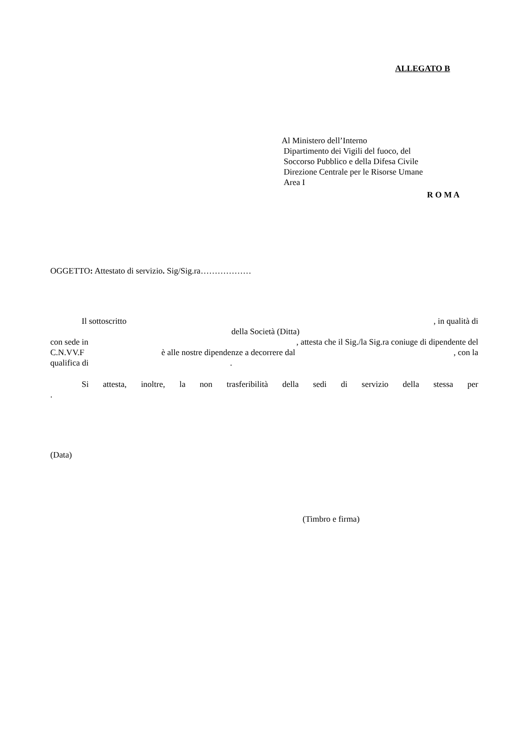ALLEGATO B
Al Ministero dell’Interno
Dipartimento dei Vigili del fuoco, del
Soccorso Pubblico e della Difesa Civile
Direzione Centrale per le Risorse Umane
Area I
R O M A
OGGETTO: Attestato di servizio. Sig/Sig.ra………………
Il sottoscritto, in qualità di
della Società (Ditta)
con sede in, attesta che il Sig./la Sig.ra coniuge di dipendente del
C.N.VV.F è alle nostre dipendenze a decorrere dal , con la
qualifica di .
Si attesta, inoltre, la non trasferibilità della sedi di servizio della stessa per
.
(Data)
(Timbro e firma)